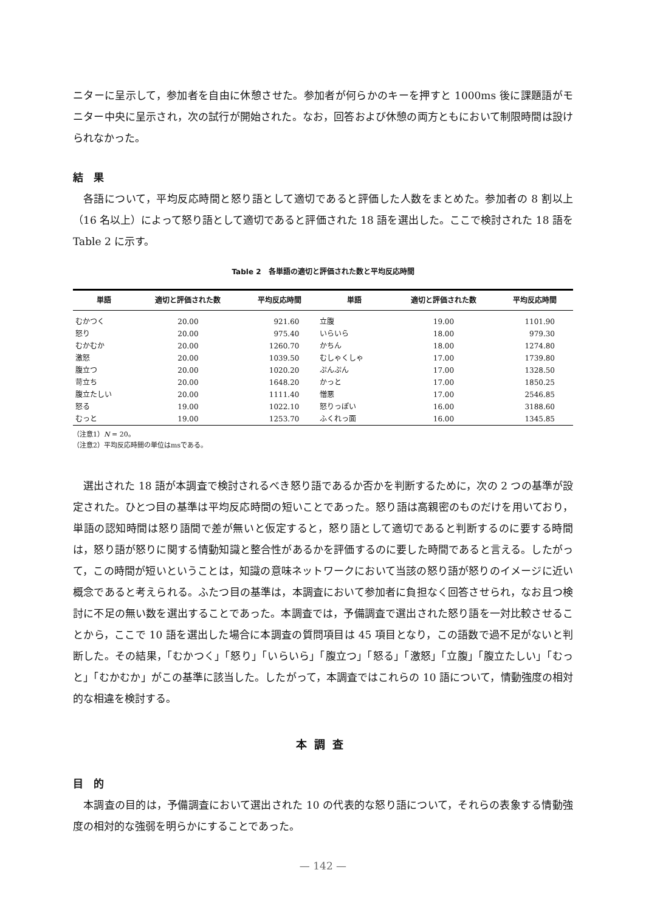ニターに呈示して，参加者を自由に休憩させた。参加者が何らかのキーを押すと 1000ms 後に課題語がモニター中央に呈示され，次の試行が開始された。なお，回答および休憩の両方ともにおいて制限時間は設けられなかった。
結　果
各語について，平均反応時間と怒り語として適切であると評価した人数をまとめた。参加者の 8 割以上（16 名以上）によって怒り語として適切であると評価された 18 語を選出した。ここで検討された 18 語を Table 2 に示す。
Table 2　各単語の適切と評価された数と平均反応時間
| 単語 | 適切と評価された数 | 平均反応時間 | 単語 | 適切と評価された数 | 平均反応時間 |
| --- | --- | --- | --- | --- | --- |
| むかつく | 20.00 | 921.60 | 立腹 | 19.00 | 1101.90 |
| 怒り | 20.00 | 975.40 | いらいら | 18.00 | 979.30 |
| むかむか | 20.00 | 1260.70 | かちん | 18.00 | 1274.80 |
| 激怒 | 20.00 | 1039.50 | むしゃくしゃ | 17.00 | 1739.80 |
| 腹立つ | 20.00 | 1020.20 | ぷんぷん | 17.00 | 1328.50 |
| 苛立ち | 20.00 | 1648.20 | かっと | 17.00 | 1850.25 |
| 腹立たしい | 20.00 | 1111.40 | 憎悪 | 17.00 | 2546.85 |
| 怒る | 19.00 | 1022.10 | 怒りっぽい | 16.00 | 3188.60 |
| むっと | 19.00 | 1253.70 | ふくれっ面 | 16.00 | 1345.85 |
（注意1）N = 20。
（注意2）平均反応時間の単位はmsである。
選出された 18 語が本調査で検討されるべき怒り語であるか否かを判断するために，次の 2 つの基準が設定された。ひとつ目の基準は平均反応時間の短いことであった。怒り語は高親密のものだけを用いており，単語の認知時間は怒り語間で差が無いと仮定すると，怒り語として適切であると判断するのに要する時間は，怒り語が怒りに関する情動知識と整合性があるかを評価するのに要した時間であると言える。したがって，この時間が短いということは，知識の意味ネットワークにおいて当該の怒り語が怒りのイメージに近い概念であると考えられる。ふたつ目の基準は，本調査において参加者に負担なく回答させられ，なお且つ検討に不足の無い数を選出することであった。本調査では，予備調査で選出された怒り語を一対比較させることから，ここで 10 語を選出した場合に本調査の質問項目は 45 項目となり，この語数で過不足がないと判断した。その結果，「むかつく」「怒り」「いらいら」「腹立つ」「怒る」「激怒」「立腹」「腹立たしい」「むっと」「むかむか」がこの基準に該当した。したがって，本調査ではこれらの 10 語について，情動強度の相対的な相違を検討する。
本調査
目　的
本調査の目的は，予備調査において選出された 10 の代表的な怒り語について，それらの表象する情動強度の相対的な強弱を明らかにすることであった。
— 142 —